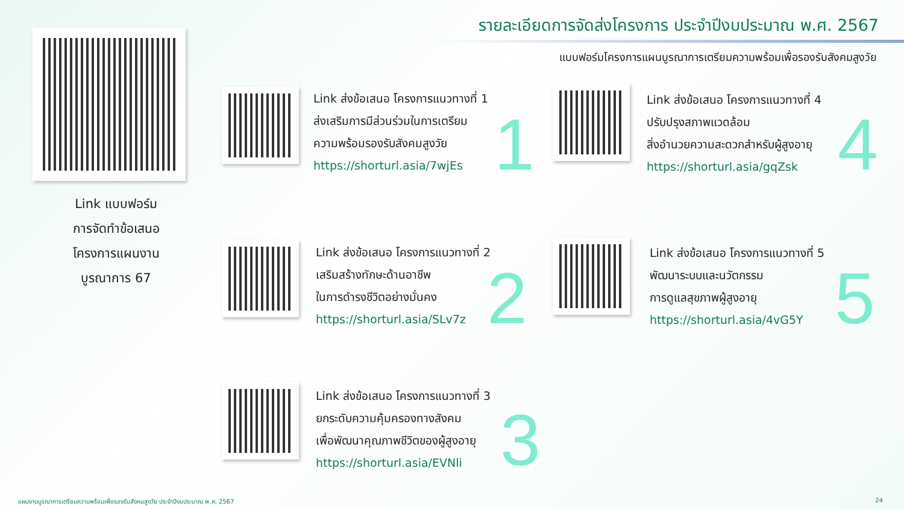รายละเอียดการจัดส่งโครงการ ประจำปีงบประมาณ พ.ศ. 2567
แบบฟอร์มโครงการแผนบูรณาการเตรียมความพร้อมเพื่อรองรับสังคมสูงวัย
Link แบบฟอร์ม
การจัดทำข้อเสนอ
โครงการแผนงาน
บูรณาการ 67
Link ส่งข้อเสนอ โครงการแนวทางที่ 1
ส่งเสริมการมีส่วนร่วมในการเตรียม
ความพร้อมรองรับสังคมสูงวัย
https://shorturl.asia/7wjEs
1
Link ส่งข้อเสนอ โครงการแนวทางที่ 2
เสริมสร้างทักษะด้านอาชีพ
ในการดำรงชีวิตอย่างมั่นคง
https://shorturl.asia/SLv7z
2
Link ส่งข้อเสนอ โครงการแนวทางที่ 3
ยกระดับความคุ้มครองทางสังคม
เพื่อพัฒนาคุณภาพชีวิตของผู้สูงอายุ
https://shorturl.asia/EVNli
3
Link ส่งข้อเสนอ โครงการแนวทางที่ 4
ปรับปรุงสภาพแวดล้อม
สิ่งอำนวยความสะดวกสำหรับผู้สูงอายุ
https://shorturl.asia/gqZsk
4
Link ส่งข้อเสนอ โครงการแนวทางที่ 5
พัฒนาระบบและนวัตกรรม
การดูแลสุขภาพผู้สูงอายุ
https://shorturl.asia/4vG5Y
5
แผนงานบูรณาการเตรียมความพร้อมเพื่อรองรับสังคมสูงวัย ประจำปีงบประมาณ พ.ศ. 2567
24